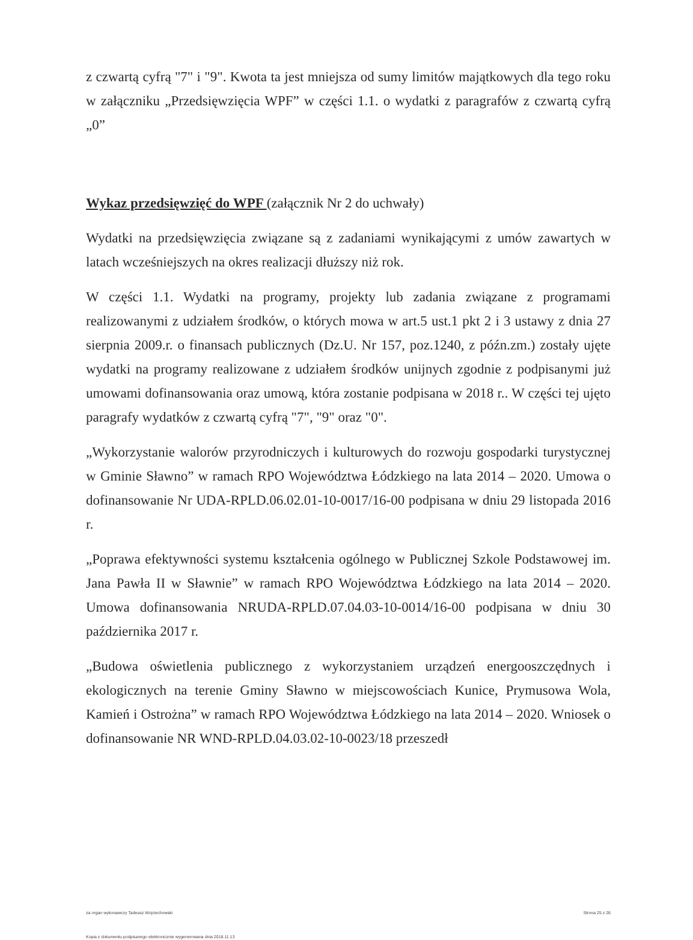z czwartą cyfrą "7" i "9". Kwota ta jest mniejsza od sumy limitów majątkowych dla tego roku w załączniku „Przedsięwzięcia WPF” w części 1.1. o wydatki z paragrafów z czwartą cyfrą „0”
Wykaz przedsięwzięć do WPF (załącznik Nr 2 do uchwały)
Wydatki na przedsięwzięcia związane są z zadaniami wynikającymi z umów zawartych w latach wcześniejszych na okres realizacji dłuższy niż rok.
W części 1.1. Wydatki na programy, projekty lub zadania związane z programami realizowanymi z udziałem środków, o których mowa w art.5 ust.1 pkt 2 i 3 ustawy z dnia 27 sierpnia 2009.r. o finansach publicznych (Dz.U. Nr 157, poz.1240, z późn.zm.) zostały ujęte wydatki na programy realizowane z udziałem środków unijnych zgodnie z podpisanymi już umowami dofinansowania oraz umową, która zostanie podpisana w 2018 r.. W części tej ujęto paragrafy wydatków z czwartą cyfrą "7", "9" oraz "0".
„Wykorzystanie walorów przyrodniczych i kulturowych do rozwoju gospodarki turystycznej w Gminie Sławno” w ramach RPO Województwa Łódzkiego na lata 2014 – 2020. Umowa o dofinansowanie Nr UDA-RPLD.06.02.01-10-0017/16-00 podpisana w dniu 29 listopada 2016 r.
„Poprawa efektywności systemu kształcenia ogólnego w Publicznej Szkole Podstawowej im. Jana Pawła II w Sławnie” w ramach RPO Województwa Łódzkiego na lata 2014 – 2020. Umowa dofinansowania NRUDA-RPLD.07.04.03-10-0014/16-00 podpisana w dniu 30 października 2017 r.
„Budowa oświetlenia publicznego z wykorzystaniem urządzeń energooszczędnych i ekologicznych na terenie Gminy Sławno w miejscowościach Kunice, Prymusowa Wola, Kamień i Ostrożna” w ramach RPO Województwa Łódzkiego na lata 2014 – 2020. Wniosek o dofinansowanie NR WND-RPLD.04.03.02-10-0023/18 przeszedł
za organ wykonawczy Tadeusz Wojciechowski Strona 25 z 26
Kopia z dokumentu podpisanego elektronicznie wygenerowana dnia 2018.11.13